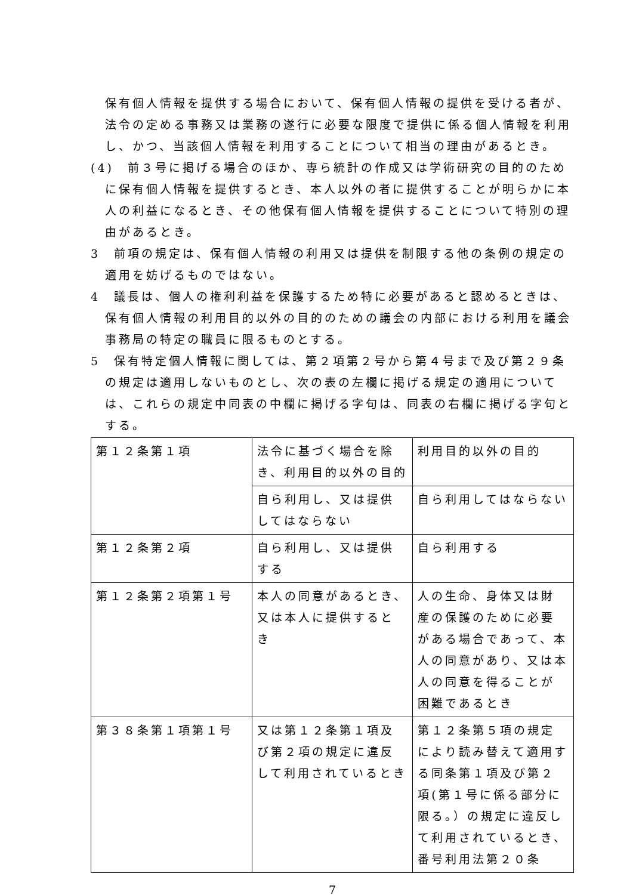保有個人情報を提供する場合において、保有個人情報の提供を受ける者が、法令の定める事務又は業務の遂行に必要な限度で提供に係る個人情報を利用し、かつ、当該個人情報を利用することについて相当の理由があるとき。
(4)　前３号に掲げる場合のほか、専ら統計の作成又は学術研究の目的のために保有個人情報を提供するとき、本人以外の者に提供することが明らかに本人の利益になるとき、その他保有個人情報を提供することについて特別の理由があるとき。
3　前項の規定は、保有個人情報の利用又は提供を制限する他の条例の規定の適用を妨げるものではない。
4　議長は、個人の権利利益を保護するため特に必要があると認めるときは、保有個人情報の利用目的以外の目的のための議会の内部における利用を議会事務局の特定の職員に限るものとする。
5　保有特定個人情報に関しては、第２項第２号から第４号まで及び第２９条の規定は適用しないものとし、次の表の左欄に掲げる規定の適用については、これらの規定中同表の中欄に掲げる字句は、同表の右欄に掲げる字句とする。
| 第１２条第１項 | 法令に基づく場合を除き、利用目的以外の目的 | 利用目的以外の目的 |
| | 自ら利用し、又は提供してはならない | 自ら利用してはならない |
| 第１２条第２項 | 自ら利用し、又は提供する | 自ら利用する |
| 第１２条第２項第１号 | 本人の同意があるとき、又は本人に提供するとき | 人の生命、身体又は財産の保護のために必要がある場合であって、本人の同意があり、又は本人の同意を得ることが困難であるとき |
| 第３８条第１項第１号 | 又は第１２条第１項及び第２項の規定に違反して利用されているとき | 第１２条第５項の規定により読み替えて適用する同条第１項及び第２項(第１号に係る部分に限る。）の規定に違反して利用されているとき、番号利用法第２０条 |
7